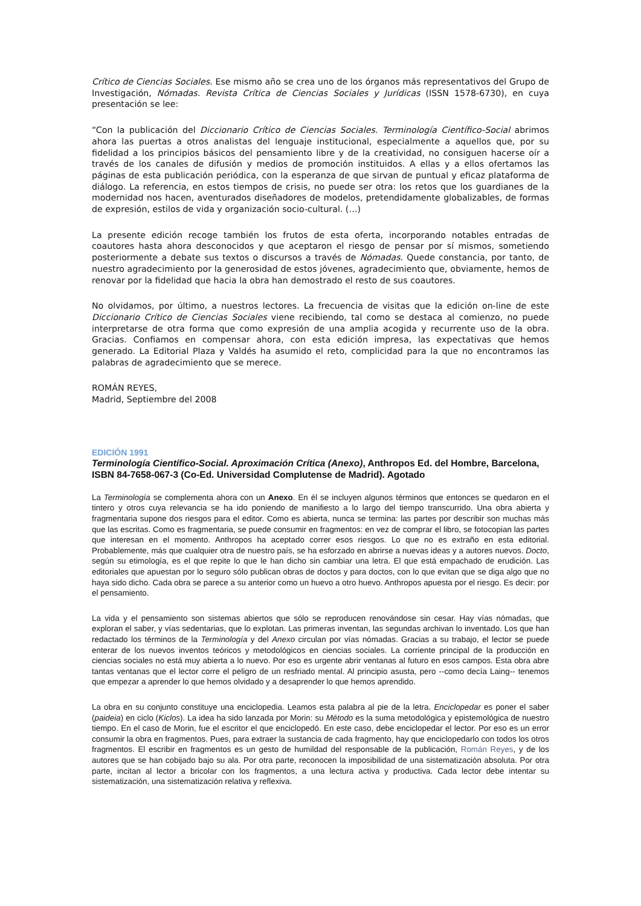Crítico de Ciencias Sociales. Ese mismo año se crea uno de los órganos más representativos del Grupo de Investigación, Nómadas. Revista Crítica de Ciencias Sociales y Jurídicas (ISSN 1578-6730), en cuya presentación se lee:
“Con la publicación del Diccionario Crítico de Ciencias Sociales. Terminología Científico-Social abrimos ahora las puertas a otros analistas del lenguaje institucional, especialmente a aquellos que, por su fidelidad a los principios básicos del pensamiento libre y de la creatividad, no consiguen hacerse oír a través de los canales de difusión y medios de promoción instituidos. A ellas y a ellos ofertamos las páginas de esta publicación periódica, con la esperanza de que sirvan de puntual y eficaz plataforma de diálogo. La referencia, en estos tiempos de crisis, no puede ser otra: los retos que los guardianes de la modernidad nos hacen, aventurados diseñadores de modelos, pretendidamente globalizables, de formas de expresión, estilos de vida y organización socio-cultural. (…)
La presente edición recoge también los frutos de esta oferta, incorporando notables entradas de coautores hasta ahora desconocidos y que aceptaron el riesgo de pensar por sí mismos, sometiendo posteriormente a debate sus textos o discursos a través de Nómadas. Quede constancia, por tanto, de nuestro agradecimiento por la generosidad de estos jóvenes, agradecimiento que, obviamente, hemos de renovar por la fidelidad que hacia la obra han demostrado el resto de sus coautores.
No olvidamos, por último, a nuestros lectores. La frecuencia de visitas que la edición on-line de este Diccionario Crítico de Ciencias Sociales viene recibiendo, tal como se destaca al comienzo, no puede interpretarse de otra forma que como expresión de una amplia acogida y recurrente uso de la obra. Gracias. Confiamos en compensar ahora, con esta edición impresa, las expectativas que hemos generado. La Editorial Plaza y Valdés ha asumido el reto, complicidad para la que no encontramos las palabras de agradecimiento que se merece.
ROMÁN REYES,
Madrid, Septiembre del 2008
EDICIÓN 1991
Terminología Científico-Social. Aproximación Crítica (Anexo), Anthropos Ed. del Hombre, Barcelona, ISBN 84-7658-067-3 (Co-Ed. Universidad Complutense de Madrid). Agotado
La Terminología se complementa ahora con un Anexo. En él se incluyen algunos términos que entonces se quedaron en el tintero y otros cuya relevancia se ha ido poniendo de manifiesto a lo largo del tiempo transcurrido. Una obra abierta y fragmentaria supone dos riesgos para el editor. Como es abierta, nunca se termina: las partes por describir son muchas más que las escritas. Como es fragmentaria, se puede consumir en fragmentos: en vez de comprar el libro, se fotocopian las partes que interesan en el momento. Anthropos ha aceptado correr esos riesgos. Lo que no es extraño en esta editorial. Probablemente, más que cualquier otra de nuestro país, se ha esforzado en abrirse a nuevas ideas y a autores nuevos. Docto, según su etimología, es el que repite lo que le han dicho sin cambiar una letra. El que está empachado de erudición. Las editoriales que apuestan por lo seguro sólo publican obras de doctos y para doctos, con lo que evitan que se diga algo que no haya sido dicho. Cada obra se parece a su anterior como un huevo a otro huevo. Anthropos apuesta por el riesgo. Es decir: por el pensamiento.
La vida y el pensamiento son sistemas abiertos que sólo se reproducen renovándose sin cesar. Hay vías nómadas, que exploran el saber, y vías sedentarias, que lo explotan. Las primeras inventan, las segundas archivan lo inventado. Los que han redactado los términos de la Terminología y del Anexo circulan por vías nómadas. Gracias a su trabajo, el lector se puede enterar de los nuevos inventos teóricos y metodológicos en ciencias sociales. La corriente principal de la producción en ciencias sociales no está muy abierta a lo nuevo. Por eso es urgente abrir ventanas al futuro en esos campos. Esta obra abre tantas ventanas que el lector corre el peligro de un resfriado mental. Al principio asusta, pero --como decía Laing-- tenemos que empezar a aprender lo que hemos olvidado y a desaprender lo que hemos aprendido.
La obra en su conjunto constituye una enciclopedia. Leamos esta palabra al pie de la letra. Enciclopedar es poner el saber (paideia) en ciclo (Kiclos). La idea ha sido lanzada por Morin: su Método es la suma metodológica y epistemológica de nuestro tiempo. En el caso de Morin, fue el escritor el que enciclopedó. En este caso, debe enciclopedar el lector. Por eso es un error consumir la obra en fragmentos. Pues, para extraer la sustancia de cada fragmento, hay que enciclopedarlo con todos los otros fragmentos. El escribir en fragmentos es un gesto de humildad del responsable de la publicación, Román Reyes, y de los autores que se han cobijado bajo su ala. Por otra parte, reconocen la imposibilidad de una sistematización absoluta. Por otra parte, incitan al lector a bricolar con los fragmentos, a una lectura activa y productiva. Cada lector debe intentar su sistematización, una sistematización relativa y reflexiva.